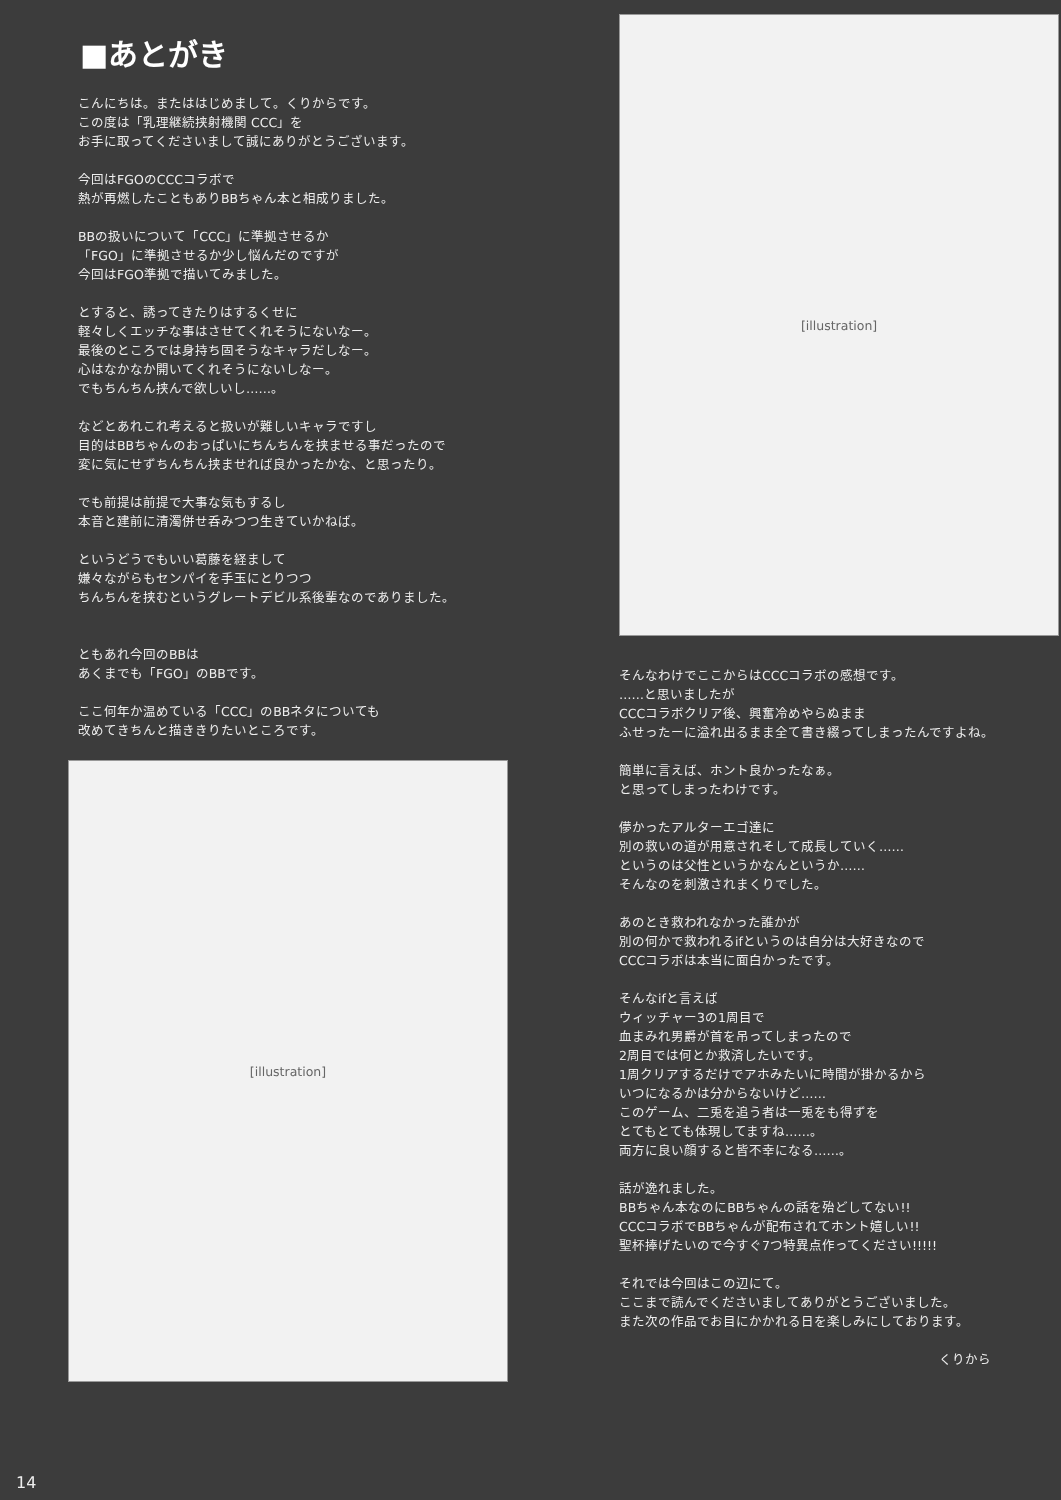■あとがき
こんにちは。またははじめまして。くりからです。
この度は「乳理継続挟射機関 CCC」を
お手に取ってくださいまして誠にありがとうございます。
今回はFGOのCCCコラボで
熱が再燃したこともありBBちゃん本と相成りました。
BBの扱いについて「CCC」に準拠させるか
「FGO」に準拠させるか少し悩んだのですが
今回はFGO準拠で描いてみました。
とすると、誘ってきたりはするくせに
軽々しくエッチな事はさせてくれそうにないなー。
最後のところでは身持ち固そうなキャラだしなー。
心はなかなか開いてくれそうにないしなー。
でもちんちん挟んで欲しいし……。
などとあれこれ考えると扱いが難しいキャラですし
目的はBBちゃんのおっぱいにちんちんを挟ませる事だったので
変に気にせずちんちん挟ませれば良かったかな、と思ったり。
でも前提は前提で大事な気もするし
本音と建前に清濁併せ呑みつつ生きていかねば。
というどうでもいい葛藤を経まして
嫌々ながらもセンパイを手玉にとりつつ
ちんちんを挟むというグレートデビル系後輩なのでありました。
ともあれ今回のBBは
あくまでも「FGO」のBBです。
ここ何年か温めている「CCC」のBBネタについても
改めてきちんと描ききりたいところです。
[illustration]
[illustration]
そんなわけでここからはCCCコラボの感想です。
……と思いましたが
CCCコラボクリア後、興奮冷めやらぬまま
ふせったーに溢れ出るまま全て書き綴ってしまったんですよね。
簡単に言えば、ホント良かったなぁ。
と思ってしまったわけです。
儚かったアルターエゴ達に
別の救いの道が用意されそして成長していく……
というのは父性というかなんというか……
そんなのを刺激されまくりでした。
あのとき救われなかった誰かが
別の何かで救われるifというのは自分は大好きなので
CCCコラボは本当に面白かったです。
そんなifと言えば
ウィッチャー3の1周目で
血まみれ男爵が首を吊ってしまったので
2周目では何とか救済したいです。
1周クリアするだけでアホみたいに時間が掛かるから
いつになるかは分からないけど……
このゲーム、二兎を追う者は一兎をも得ずを
とてもとても体現してますね……。
両方に良い顔すると皆不幸になる……。
話が逸れました。
BBちゃん本なのにBBちゃんの話を殆どしてない!!
CCCコラボでBBちゃんが配布されてホント嬉しい!!
聖杯捧げたいので今すぐ7つ特異点作ってください!!!!!
それでは今回はこの辺にて。
ここまで読んでくださいましてありがとうございました。
また次の作品でお目にかかれる日を楽しみにしております。
くりから
14